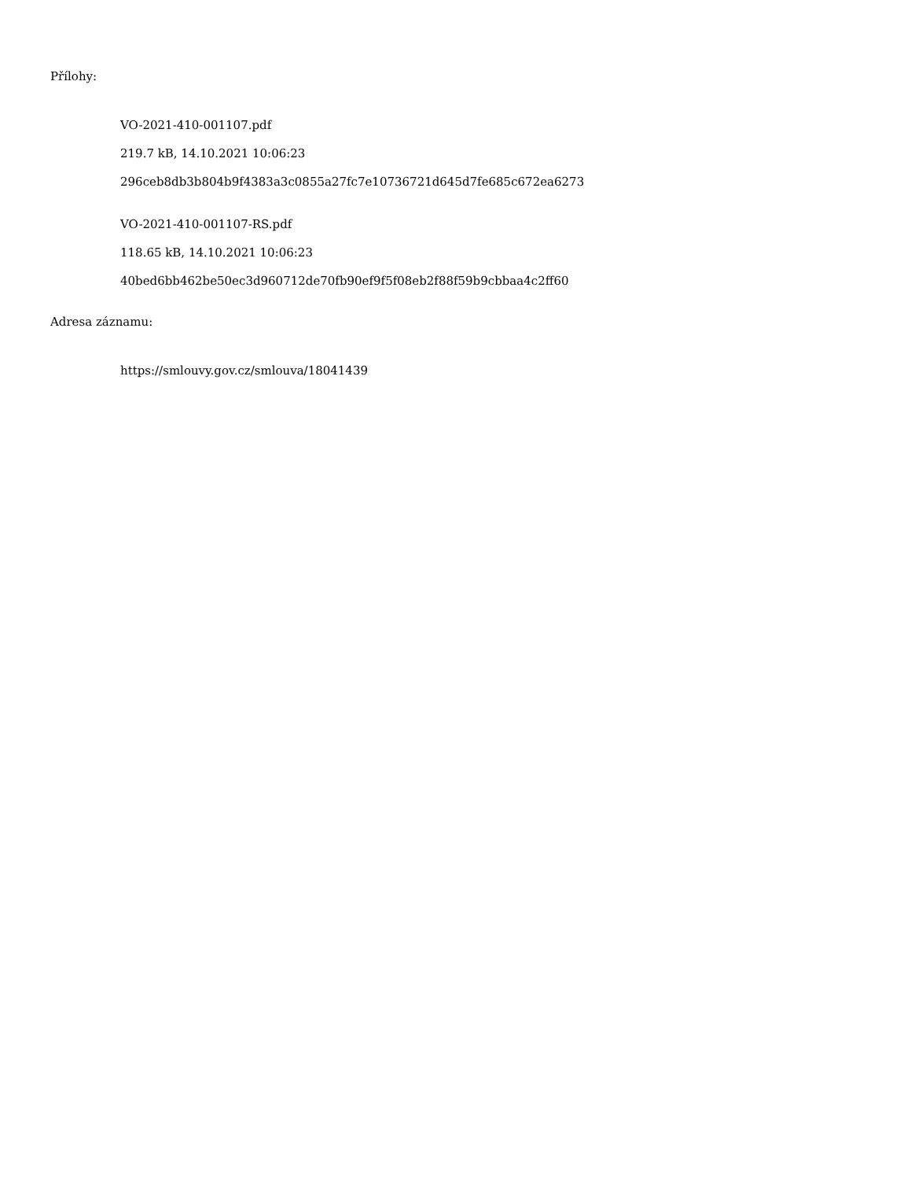Přílohy:
VO-2021-410-001107.pdf
219.7 kB, 14.10.2021 10:06:23
296ceb8db3b804b9f4383a3c0855a27fc7e10736721d645d7fe685c672ea6273
VO-2021-410-001107-RS.pdf
118.65 kB, 14.10.2021 10:06:23
40bed6bb462be50ec3d960712de70fb90ef9f5f08eb2f88f59b9cbbaa4c2ff60
Adresa záznamu:
https://smlouvy.gov.cz/smlouva/18041439